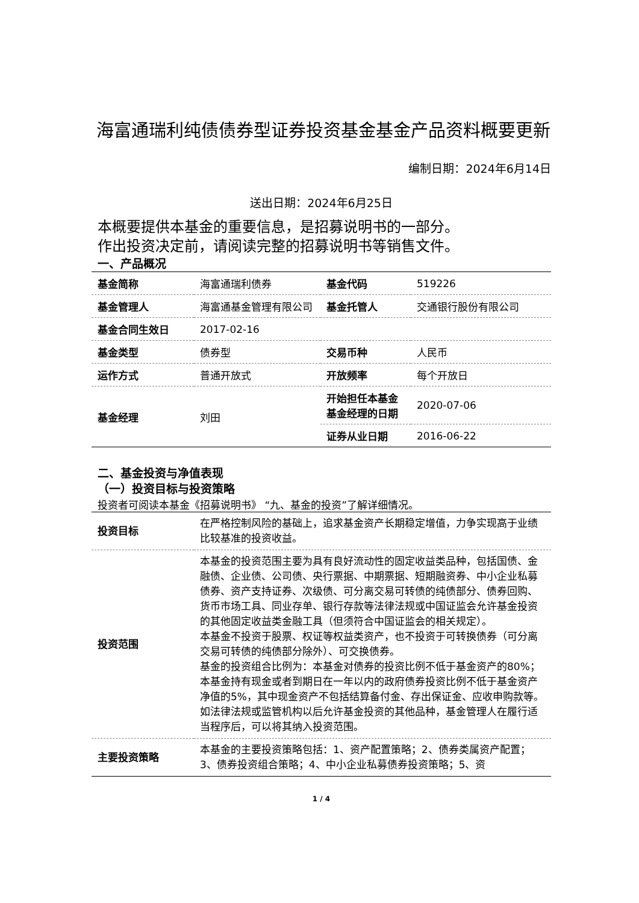海富通瑞利纯债债券型证券投资基金基金产品资料概要更新
编制日期：2024年6月14日
送出日期：2024年6月25日
本概要提供本基金的重要信息，是招募说明书的一部分。
作出投资决定前，请阅读完整的招募说明书等销售文件。
一、产品概况
| 基金简称 | 海富通瑞利债券 | 基金代码 | 519226 |
| 基金管理人 | 海富通基金管理有限公司 | 基金托管人 | 交通银行股份有限公司 |
| 基金合同生效日 | 2017-02-16 | | |
| 基金类型 | 债券型 | 交易币种 | 人民币 |
| 运作方式 | 普通开放式 | 开放频率 | 每个开放日 |
| 基金经理 | 刘田 | 开始担任本基金基金经理的日期 | 2020-07-06 |
| | | 证券从业日期 | 2016-06-22 |
二、基金投资与净值表现
（一）投资目标与投资策略
投资者可阅读本基金《招募说明书》 “九、基金的投资”了解详细情况。
| 投资目标 | 在严格控制风险的基础上，追求基金资产长期稳定增值，力争实现高于业绩比较基准的投资收益。 |
| 投资范围 | 本基金的投资范围主要为具有良好流动性的固定收益类品种，包括国债、金融债、企业债、公司债、央行票据、中期票据、短期融资券、中小企业私募债券、资产支持证券、次级债、可分离交易可转债的纯债部分、债券回购、货币市场工具、同业存单、银行存款等法律法规或中国证监会允许基金投资的其他固定收益类金融工具（但须符合中国证监会的相关规定）。 本基金不投资于股票、权证等权益类资产，也不投资于可转换债券（可分离交易可转债的纯债部分除外）、可交换债券。 基金的投资组合比例为：本基金对债券的投资比例不低于基金资产的80%；本基金持有现金或者到期日在一年以内的政府债券投资比例不低于基金资产净值的5%，其中现金资产不包括结算备付金、存出保证金、应收申购款等。 如法律法规或监管机构以后允许基金投资的其他品种，基金管理人在履行适当程序后，可以将其纳入投资范围。 |
| 主要投资策略 | 本基金的主要投资策略包括：1、资产配置策略；2、债券类属资产配置；3、债券投资组合策略；4、中小企业私募债券投资策略；5、资 |
1 / 4